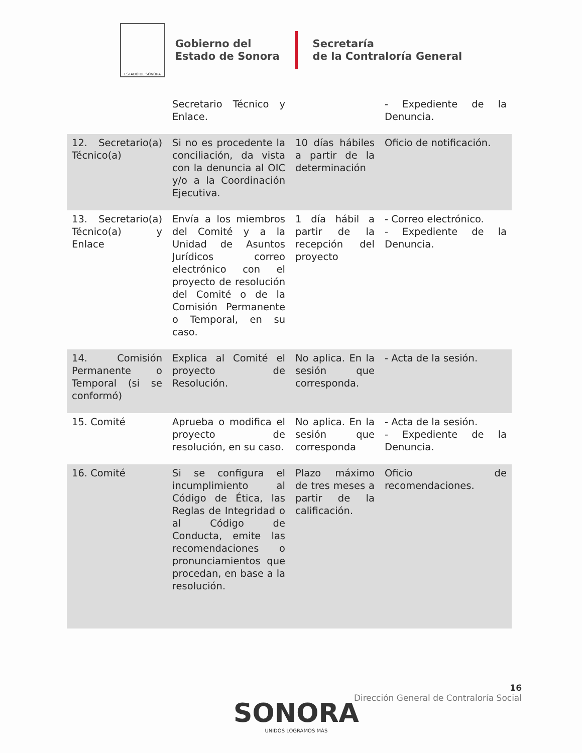ESTADO DE SONORA
Gobierno del
Estado de Sonora
Secretaría
de la Contraloría General
| | Secretario Técnico y Enlace. | | - Expediente de la Denuncia. |
| 12. Secretario(a) Técnico(a) | Si no es procedente la conciliación, da vista con la denuncia al OIC y/o a la Coordinación Ejecutiva. | 10 días hábiles a partir de la determinación | Oficio de notificación. |
| 13. Secretario(a) Técnico(a) y Enlace | Envía a los miembros del Comité y a la Unidad de Asuntos Jurídicos correo electrónico con el proyecto de resolución del Comité o de la Comisión Permanente o Temporal, en su caso. | 1 día hábil a partir de la recepción del proyecto | - Correo electrónico. - Expediente de la Denuncia. |
| 14. Comisión Permanente o Temporal (si se conformó) | Explica al Comité el proyecto de Resolución. | No aplica. En la sesión que corresponda. | - Acta de la sesión. |
| 15. Comité | Aprueba o modifica el proyecto de resolución, en su caso. | No aplica. En la sesión que corresponda | - Acta de la sesión. - Expediente de la Denuncia. |
| 16. Comité | Si se configura el incumplimiento al Código de Ética, las Reglas de Integridad o al Código de Conducta, emite las recomendaciones o pronunciamientos que procedan, en base a la resolución. | Plazo máximo de tres meses a partir de la calificación. | Oficio de recomendaciones. |
16
Dirección General de Contraloría Social
SONORA
UNIDOS LOGRAMOS MÁS